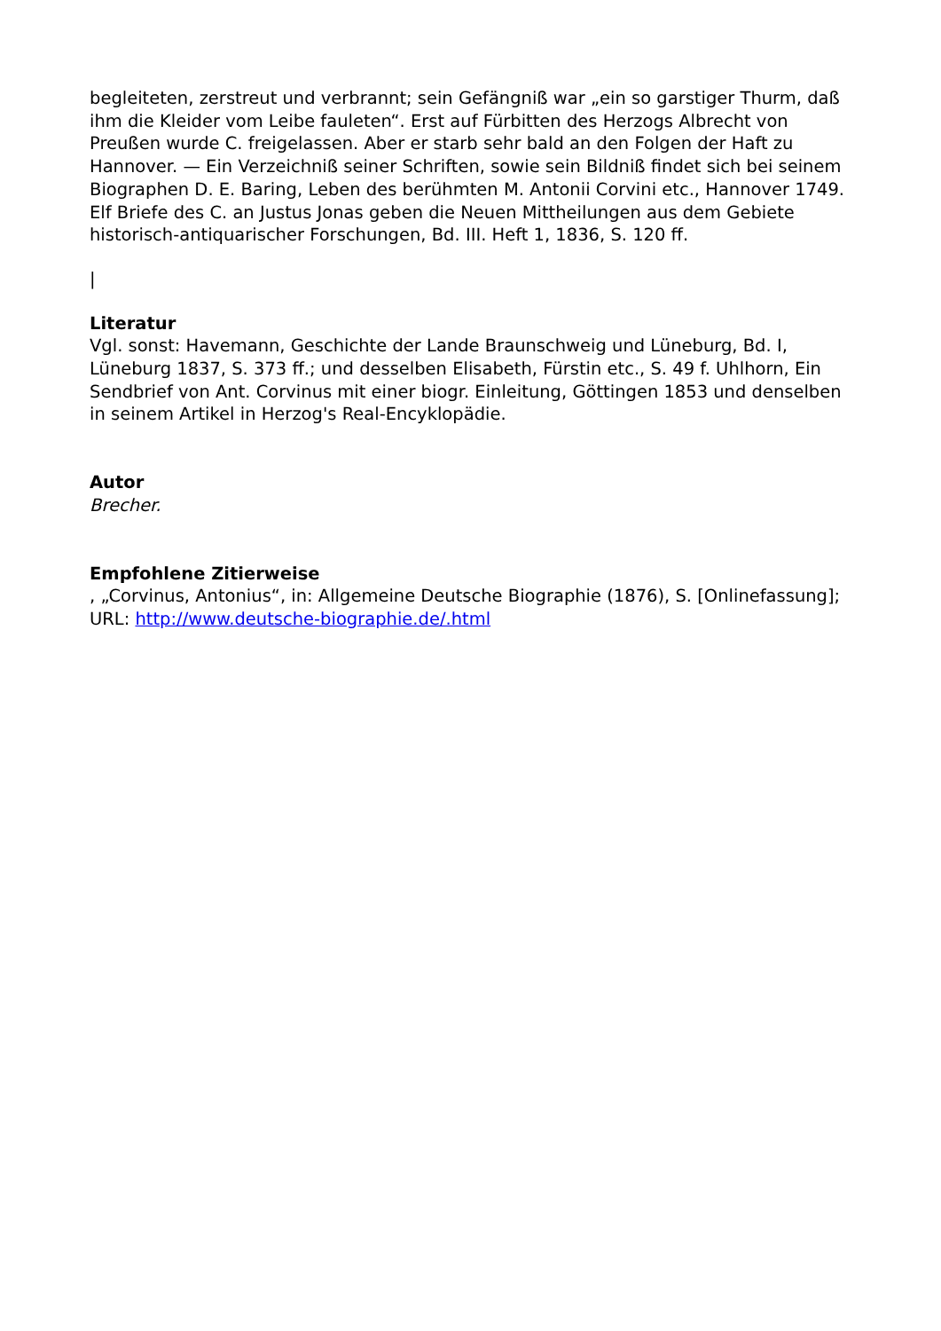begleiteten, zerstreut und verbrannt; sein Gefängniß war „ein so garstiger Thurm, daß ihm die Kleider vom Leibe fauleten“. Erst auf Fürbitten des Herzogs Albrecht von Preußen wurde C. freigelassen. Aber er starb sehr bald an den Folgen der Haft zu Hannover. — Ein Verzeichniß seiner Schriften, sowie sein Bildniß findet sich bei seinem Biographen D. E. Baring, Leben des berühmten M. Antonii Corvini etc., Hannover 1749. Elf Briefe des C. an Justus Jonas geben die Neuen Mittheilungen aus dem Gebiete historisch-antiquarischer Forschungen, Bd. III. Heft 1, 1836, S. 120 ff.
|
Literatur
Vgl. sonst: Havemann, Geschichte der Lande Braunschweig und Lüneburg, Bd. I, Lüneburg 1837, S. 373 ff.; und desselben Elisabeth, Fürstin etc., S. 49 f. Uhlhorn, Ein Sendbrief von Ant. Corvinus mit einer biogr. Einleitung, Göttingen 1853 und denselben in seinem Artikel in Herzog's Real-Encyklopädie.
Autor
Brecher.
Empfohlene Zitierweise
, „Corvinus, Antonius“, in: Allgemeine Deutsche Biographie (1876), S. [Onlinefassung]; URL: http://www.deutsche-biographie.de/.html